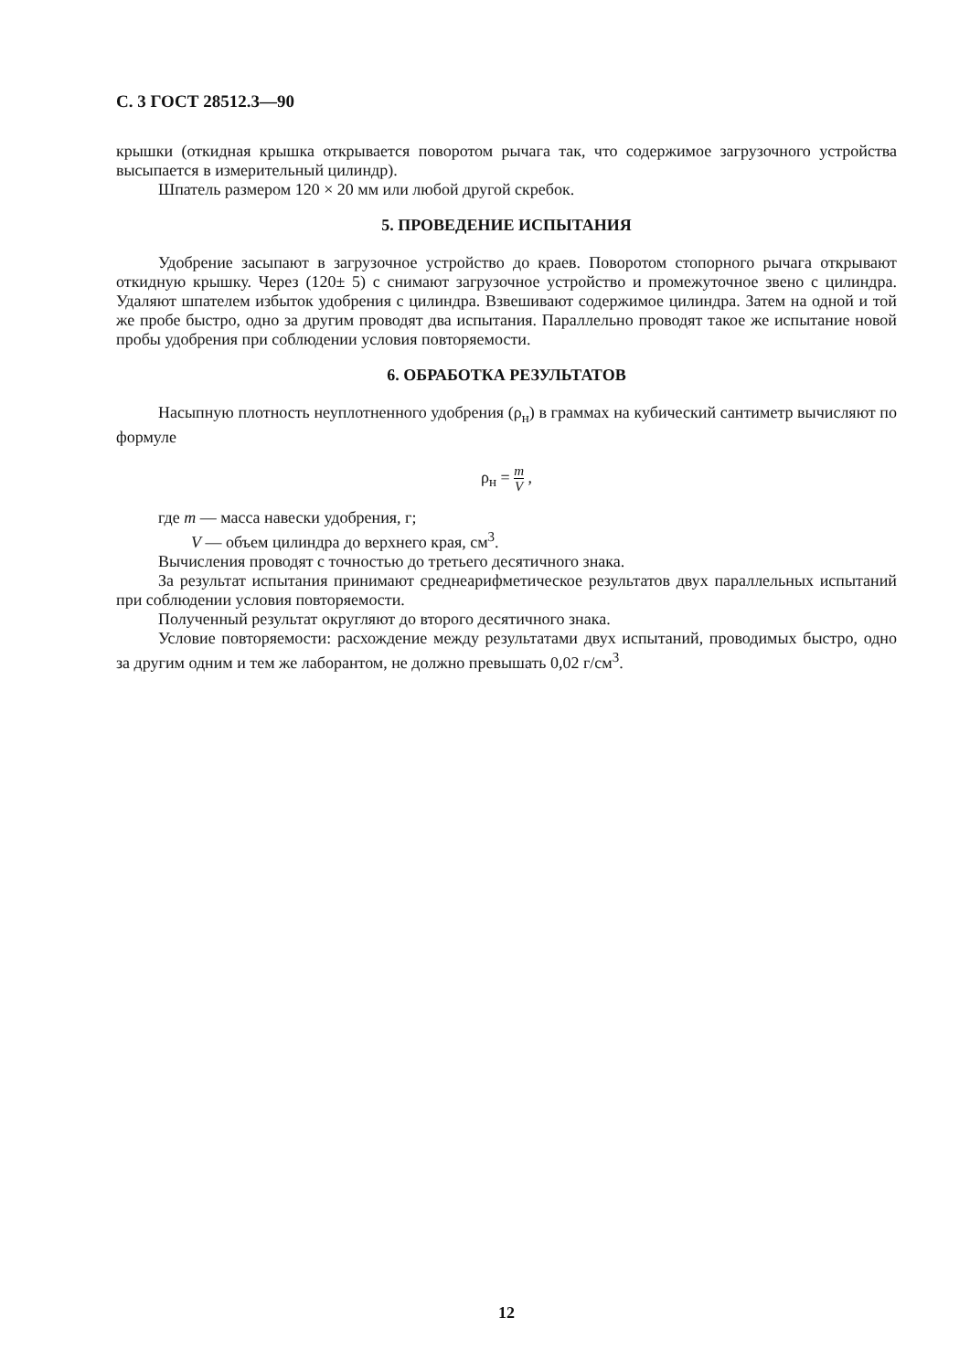С. 3 ГОСТ 28512.3—90
крышки (откидная крышка открывается поворотом рычага так, что содержимое загрузочного устройства высыпается в измерительный цилиндр).
Шпатель размером 120 × 20 мм или любой другой скребок.
5. ПРОВЕДЕНИЕ ИСПЫТАНИЯ
Удобрение засыпают в загрузочное устройство до краев. Поворотом стопорного рычага открывают откидную крышку. Через (120± 5) с снимают загрузочное устройство и промежуточное звено с цилиндра. Удаляют шпателем избыток удобрения с цилиндра. Взвешивают содержимое цилиндра. Затем на одной и той же пробе быстро, одно за другим проводят два испытания. Параллельно проводят такое же испытание новой пробы удобрения при соблюдении условия повторяемости.
6. ОБРАБОТКА РЕЗУЛЬТАТОВ
Насыпную плотность неуплотненного удобрения (ρ<sub>н</sub>) в граммах на кубический сантиметр вычисляют по формуле
ρ<sub>н</sub> = m V ,
где m — масса навески удобрения, г;
V — объем цилиндра до верхнего края, см<sup>3</sup>.
Вычисления проводят с точностью до третьего десятичного знака.
За результат испытания принимают среднеарифметическое результатов двух параллельных испытаний при соблюдении условия повторяемости.
Полученный результат округляют до второго десятичного знака.
Условие повторяемости: расхождение между результатами двух испытаний, проводимых быстро, одно за другим одним и тем же лаборантом, не должно превышать 0,02 г/см<sup>3</sup>.
12